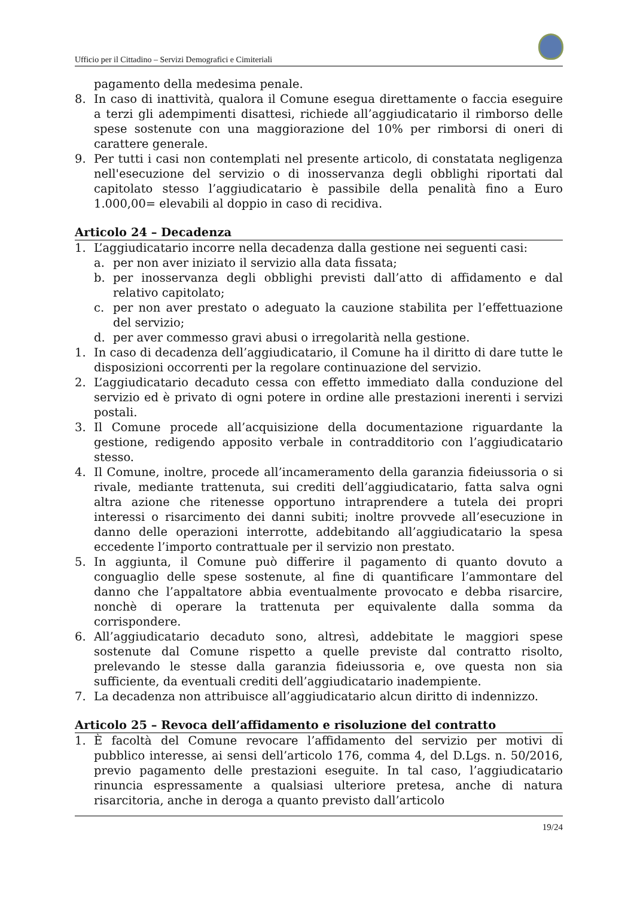Ufficio per il Cittadino – Servizi Demografici e Cimiteriali
pagamento della medesima penale.
8. In caso di inattività, qualora il Comune esegua direttamente o faccia eseguire a terzi gli adempimenti disattesi, richiede all’aggiudicatario il rimborso delle spese sostenute con una maggiorazione del 10% per rimborsi di oneri di carattere generale.
9. Per tutti i casi non contemplati nel presente articolo, di constatata negligenza nell'esecuzione del servizio o di inosservanza degli obblighi riportati dal capitolato stesso l’aggiudicatario è passibile della penalità fino a Euro 1.000,00= elevabili al doppio in caso di recidiva.
Articolo 24 – Decadenza
1. L’aggiudicatario incorre nella decadenza dalla gestione nei seguenti casi:
a. per non aver iniziato il servizio alla data fissata;
b. per inosservanza degli obblighi previsti dall’atto di affidamento e dal relativo capitolato;
c. per non aver prestato o adeguato la cauzione stabilita per l’effettuazione del servizio;
d. per aver commesso gravi abusi o irregolarità nella gestione.
1. In caso di decadenza dell’aggiudicatario, il Comune ha il diritto di dare tutte le disposizioni occorrenti per la regolare continuazione del servizio.
2. L’aggiudicatario decaduto cessa con effetto immediato dalla conduzione del servizio ed è privato di ogni potere in ordine alle prestazioni inerenti i servizi postali.
3. Il Comune procede all’acquisizione della documentazione riguardante la gestione, redigendo apposito verbale in contradditorio con l’aggiudicatario stesso.
4. Il Comune, inoltre, procede all’incameramento della garanzia fideiussoria o si rivale, mediante trattenuta, sui crediti dell’aggiudicatario, fatta salva ogni altra azione che ritenesse opportuno intraprendere a tutela dei propri interessi o risarcimento dei danni subiti; inoltre provvede all’esecuzione in danno delle operazioni interrotte, addebitando all’aggiudicatario la spesa eccedente l’importo contrattuale per il servizio non prestato.
5. In aggiunta, il Comune può differire il pagamento di quanto dovuto a conguaglio delle spese sostenute, al fine di quantificare l’ammontare del danno che l’appaltatore abbia eventualmente provocato e debba risarcire, nonchè di operare la trattenuta per equivalente dalla somma da corrispondere.
6. All’aggiudicatario decaduto sono, altresì, addebitate le maggiori spese sostenute dal Comune rispetto a quelle previste dal contratto risolto, prelevando le stesse dalla garanzia fideiussoria e, ove questa non sia sufficiente, da eventuali crediti dell’aggiudicatario inadempiente.
7. La decadenza non attribuisce all’aggiudicatario alcun diritto di indennizzo.
Articolo 25 – Revoca dell’affidamento e risoluzione del contratto
1. È facoltà del Comune revocare l’affidamento del servizio per motivi di pubblico interesse, ai sensi dell’articolo 176, comma 4, del D.Lgs. n. 50/2016, previo pagamento delle prestazioni eseguite. In tal caso, l’aggiudicatario rinuncia espressamente a qualsiasi ulteriore pretesa, anche di natura risarcitoria, anche in deroga a quanto previsto dall’articolo
19/24